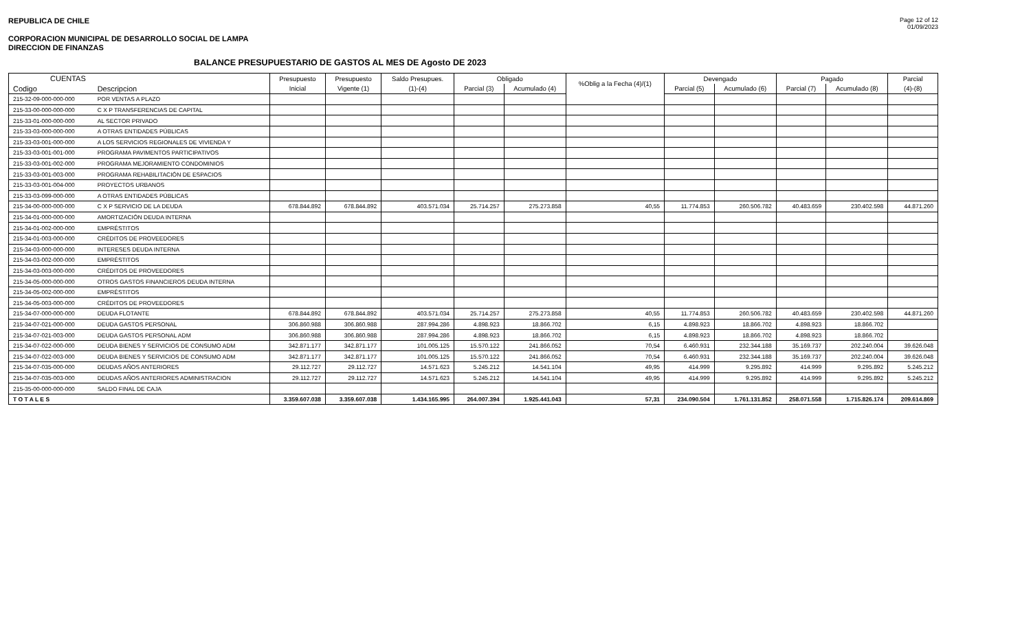REPUBLICA DE CHILE
CORPORACION MUNICIPAL DE DESARROLLO SOCIAL DE LAMPA
DIRECCION DE FINANZAS
Page 12 of 12
01/09/2023
BALANCE PRESUPUESTARIO DE GASTOS AL MES DE Agosto DE 2023
| CUENTAS | | Presupuesto | Presupuesto | Saldo Presupues. | Obligado | | %Oblig a la Fecha (4)/(1) | Devengado | | Pagado | | Parcial |
| --- | --- | --- | --- | --- | --- | --- | --- | --- | --- | --- | --- | --- |
| Codigo | Descripcion | Inicial | Vigente (1) | (1)-(4) | Parcial (3) | Acumulado (4) | | Parcial (5) | Acumulado (6) | Parcial (7) | Acumulado (8) | (4)-(8) |
| 215-32-09-000-000-000 | POR VENTAS A PLAZO | | | | | | | | | | | |
| 215-33-00-000-000-000 | C X P TRANSFERENCIAS DE CAPITAL | | | | | | | | | | | |
| 215-33-01-000-000-000 | AL SECTOR PRIVADO | | | | | | | | | | | |
| 215-33-03-000-000-000 | A OTRAS ENTIDADES PÚBLICAS | | | | | | | | | | | |
| 215-33-03-001-000-000 | A LOS SERVICIOS REGIONALES DE VIVIENDA Y | | | | | | | | | | | |
| 215-33-03-001-001-000 | PROGRAMA PAVIMENTOS PARTICIPATIVOS | | | | | | | | | | | |
| 215-33-03-001-002-000 | PROGRAMA MEJORAMIENTO CONDOMINIOS | | | | | | | | | | | |
| 215-33-03-001-003-000 | PROGRAMA REHABILITACIÓN DE ESPACIOS | | | | | | | | | | | |
| 215-33-03-001-004-000 | PROYECTOS URBANOS | | | | | | | | | | | |
| 215-33-03-099-000-000 | A OTRAS ENTIDADES PÚBLICAS | | | | | | | | | | | |
| 215-34-00-000-000-000 | C X P SERVICIO DE LA DEUDA | 678.844.892 | 678.844.892 | 403.571.034 | 25.714.257 | 275.273.858 | 40,55 | 11.774.853 | 260.506.782 | 40.483.659 | 230.402.598 | 44.871.260 |
| 215-34-01-000-000-000 | AMORTIZACIÓN DEUDA INTERNA | | | | | | | | | | | |
| 215-34-01-002-000-000 | EMPRÉSTITOS | | | | | | | | | | | |
| 215-34-01-003-000-000 | CRÉDITOS DE PROVEEDORES | | | | | | | | | | | |
| 215-34-03-000-000-000 | INTERESES DEUDA INTERNA | | | | | | | | | | | |
| 215-34-03-002-000-000 | EMPRÉSTITOS | | | | | | | | | | | |
| 215-34-03-003-000-000 | CRÉDITOS DE PROVEEDORES | | | | | | | | | | | |
| 215-34-05-000-000-000 | OTROS GASTOS FINANCIEROS DEUDA INTERNA | | | | | | | | | | | |
| 215-34-05-002-000-000 | EMPRÉSTITOS | | | | | | | | | | | |
| 215-34-05-003-000-000 | CRÉDITOS DE PROVEEDORES | | | | | | | | | | | |
| 215-34-07-000-000-000 | DEUDA FLOTANTE | 678.844.892 | 678.844.892 | 403.571.034 | 25.714.257 | 275.273.858 | 40,55 | 11.774.853 | 260.506.782 | 40.483.659 | 230.402.598 | 44.871.260 |
| 215-34-07-021-000-000 | DEUDA GASTOS PERSONAL | 306.860.988 | 306.860.988 | 287.994.286 | 4.898.923 | 18.866.702 | 6,15 | 4.898.923 | 18.866.702 | 4.898.923 | 18.866.702 | |
| 215-34-07-021-003-000 | DEUDA GASTOS PERSONAL ADM | 306.860.988 | 306.860.988 | 287.994.286 | 4.898.923 | 18.866.702 | 6,15 | 4.898.923 | 18.866.702 | 4.898.923 | 18.866.702 | |
| 215-34-07-022-000-000 | DEUDA BIENES Y SERVICIOS DE CONSUMO ADM | 342.871.177 | 342.871.177 | 101.005.125 | 15.570.122 | 241.866.052 | 70,54 | 6.460.931 | 232.344.188 | 35.169.737 | 202.240.004 | 39.626.048 |
| 215-34-07-022-003-000 | DEUDA BIENES Y SERVICIOS DE CONSUMO ADM | 342.871.177 | 342.871.177 | 101.005.125 | 15.570.122 | 241.866.052 | 70,54 | 6.460.931 | 232.344.188 | 35.169.737 | 202.240.004 | 39.626.048 |
| 215-34-07-035-000-000 | DEUDAS AÑOS ANTERIORES | 29.112.727 | 29.112.727 | 14.571.623 | 5.245.212 | 14.541.104 | 49,95 | 414.999 | 9.295.892 | 414.999 | 9.295.892 | 5.245.212 |
| 215-34-07-035-003-000 | DEUDAS AÑOS ANTERIORES ADMINISTRACION | 29.112.727 | 29.112.727 | 14.571.623 | 5.245.212 | 14.541.104 | 49,95 | 414.999 | 9.295.892 | 414.999 | 9.295.892 | 5.245.212 |
| 215-35-00-000-000-000 | SALDO FINAL DE CAJA | | | | | | | | | | | |
| T O T A L E S | | 3.359.607.038 | 3.359.607.038 | 1.434.165.995 | 264.007.394 | 1.925.441.043 | 57,31 | 234.090.504 | 1.761.131.852 | 258.071.558 | 1.715.826.174 | 209.614.869 |